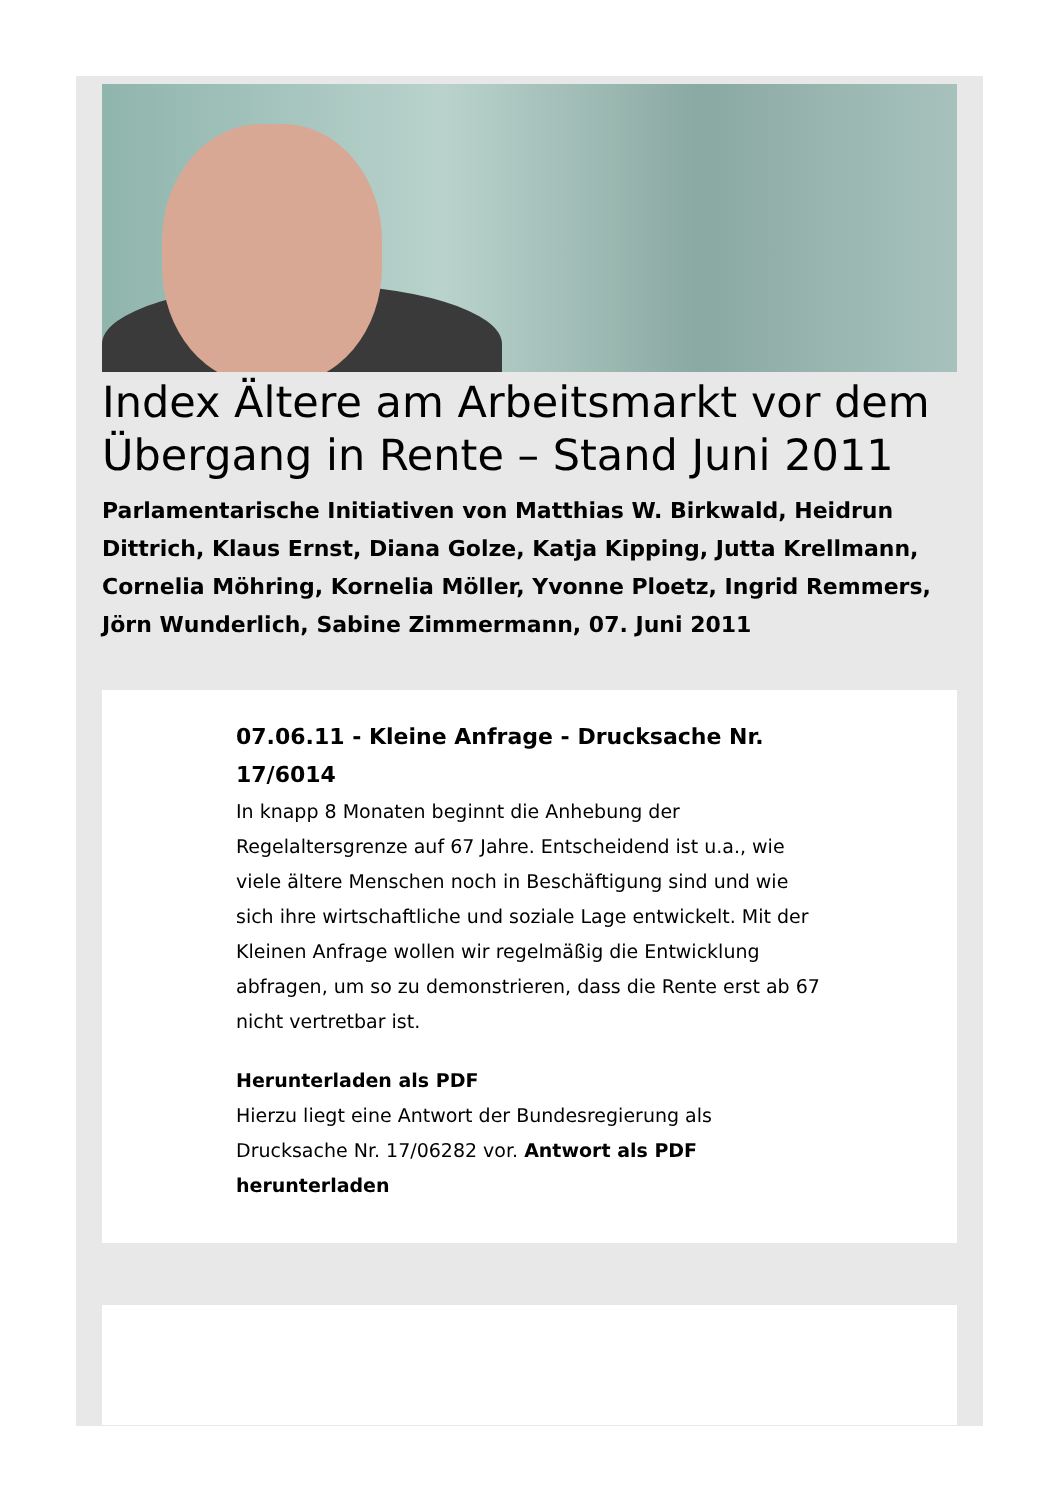Index Ältere am Arbeitsmarkt vor dem Übergang in Rente – Stand Juni 2011
Parlamentarische Initiativen von Matthias W. Birkwald, Heidrun Dittrich, Klaus Ernst, Diana Golze, Katja Kipping, Jutta Krellmann, Cornelia Möhring, Kornelia Möller, Yvonne Ploetz, Ingrid Remmers, Jörn Wunderlich, Sabine Zimmermann, 07. Juni 2011
07.06.11 - Kleine Anfrage - Drucksache Nr. 17/6014
In knapp 8 Monaten beginnt die Anhebung der Regelaltersgrenze auf 67 Jahre. Entscheidend ist u.a., wie viele ältere Menschen noch in Beschäftigung sind und wie sich ihre wirtschaftliche und soziale Lage entwickelt. Mit der Kleinen Anfrage wollen wir regelmäßig die Entwicklung abfragen, um so zu demonstrieren, dass die Rente erst ab 67 nicht vertretbar ist.
Herunterladen als PDF
Hierzu liegt eine Antwort der Bundesregierung als Drucksache Nr. 17/06282 vor. Antwort als PDF herunterladen